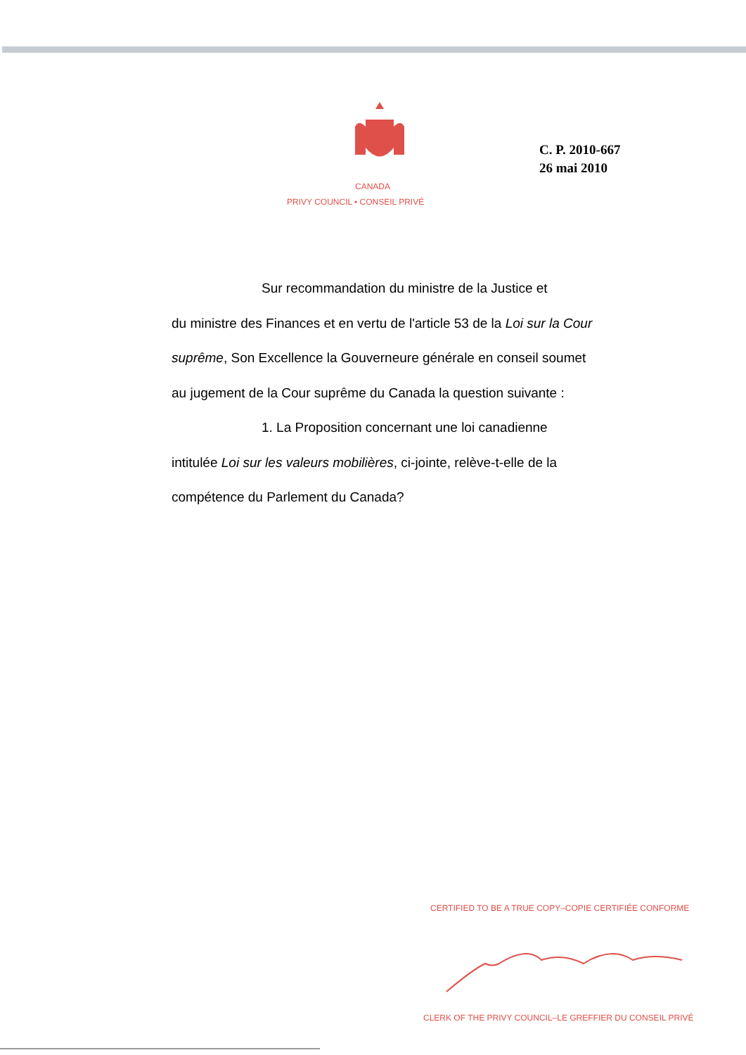CANADA
PRIVY COUNCIL • CONSEIL PRIVÉ
C. P. 2010-667
26 mai 2010
Sur recommandation du ministre de la Justice et
du ministre des Finances et en vertu de l'article 53 de la Loi sur la Cour suprême, Son Excellence la Gouverneure générale en conseil soumet au jugement de la Cour suprême du Canada la question suivante :
1. La Proposition concernant une loi canadienne
intitulée Loi sur les valeurs mobilières, ci-jointe, relève-t-elle de la compétence du Parlement du Canada?
CERTIFIED TO BE A TRUE COPY–COPIE CERTIFIÉE CONFORME
CLERK OF THE PRIVY COUNCIL–LE GREFFIER DU CONSEIL PRIVÉ